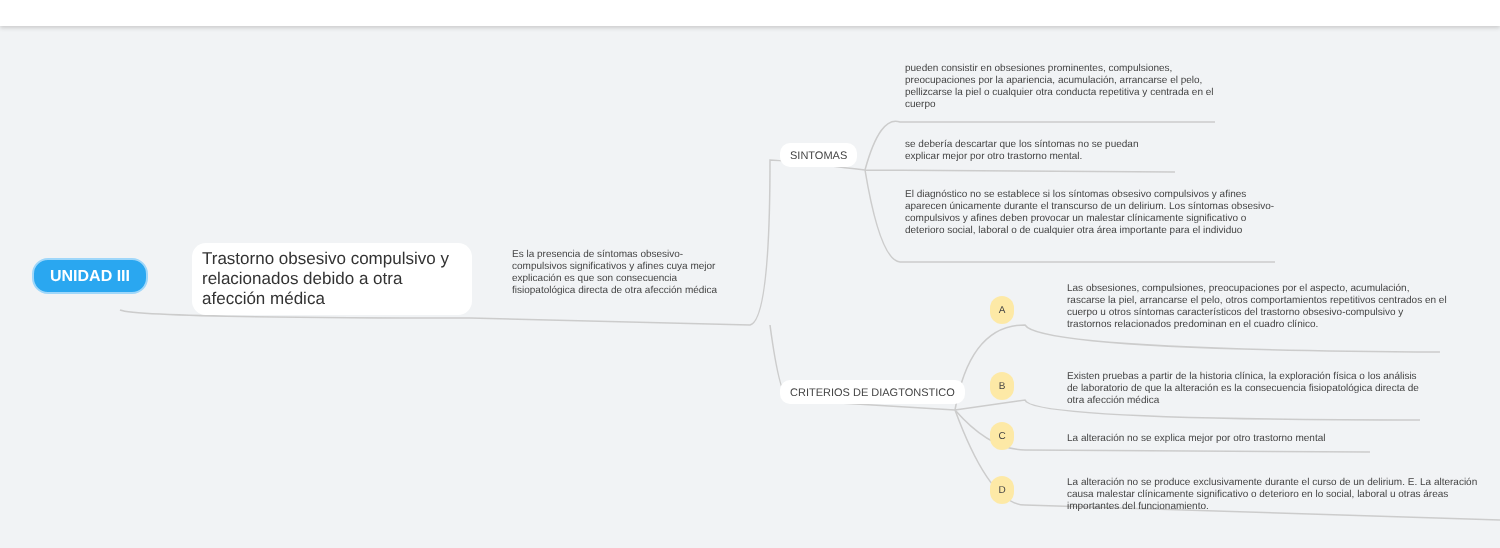UNIDAD III
Trastorno obsesivo compulsivo y relacionados debido a otra afección médica
Es la presencia de síntomas obsesivo-compulsivos significativos y afines cuya mejor explicación es que son consecuencia fisiopatológica directa de otra afección médica
SINTOMAS
CRITERIOS DE DIAGTONSTICO
pueden consistir en obsesiones prominentes, compulsiones, preocupaciones por la apariencia, acumulación, arrancarse el pelo, pellizcarse la piel o cualquier otra conducta repetitiva y centrada en el cuerpo
se debería descartar que los síntomas no se puedan explicar mejor por otro trastorno mental.
El diagnóstico no se establece si los síntomas obsesivo compulsivos y afines aparecen únicamente durante el transcurso de un delirium. Los síntomas obsesivo-compulsivos y afines deben provocar un malestar clínicamente significativo o deterioro social, laboral o de cualquier otra área importante para el individuo
A
B
C
D
Las obsesiones, compulsiones, preocupaciones por el aspecto, acumulación, rascarse la piel, arrancarse el pelo, otros comportamientos repetitivos centrados en el cuerpo u otros síntomas característicos del trastorno obsesivo-compulsivo y trastornos relacionados predominan en el cuadro clínico.
Existen pruebas a partir de la historia clínica, la exploración física o los análisis de laboratorio de que la alteración es la consecuencia fisiopatológica directa de otra afección médica
La alteración no se explica mejor por otro trastorno mental
La alteración no se produce exclusivamente durante el curso de un delirium. E. La alteración causa malestar clínicamente significativo o deterioro en lo social, laboral u otras áreas importantes del funcionamiento.